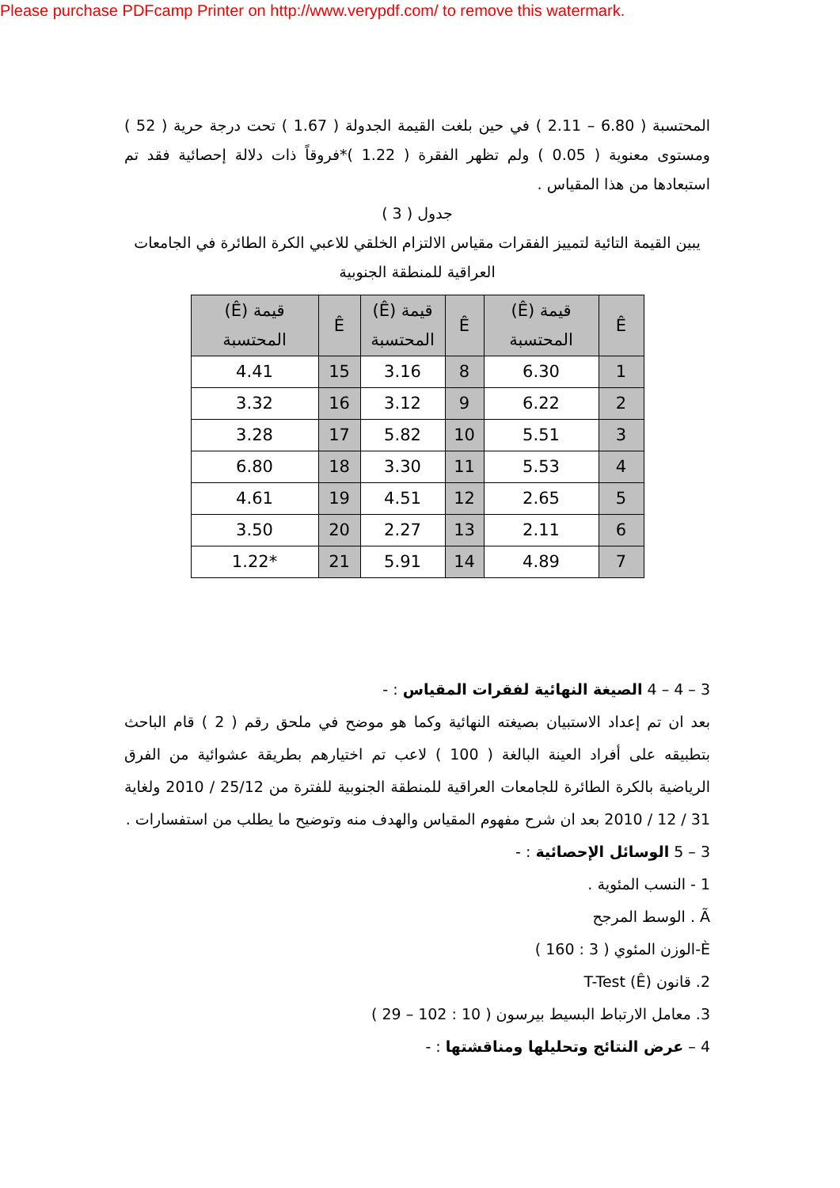Please purchase PDFcamp Printer on http://www.verypdf.com/ to remove this watermark.
المحتسبة ( 6.80 – 2.11 ) في حين بلغت القيمة الجدولة ( 1.67 ) تحت درجة حرية ( 52 ) ومستوى معنوية ( 0.05 ) ولم تظهر الفقرة ( 1.22 )*فروقاً ذات دلالة إحصائية فقد تم استبعادها من هذا المقياس .
جدول ( 3 )
يبين القيمة التائية لتمييز الفقرات مقياس الالتزام الخلقي للاعبي الكرة الطائرة في الجامعات العراقية للمنطقة الجنوبية
| Ê | قيمة (Ê) المحتسبة | Ê | قيمة (Ê) المحتسبة | Ê | قيمة (Ê) المحتسبة |
| --- | --- | --- | --- | --- | --- |
| 1 | 6.30 | 8 | 3.16 | 15 | 4.41 |
| 2 | 6.22 | 9 | 3.12 | 16 | 3.32 |
| 3 | 5.51 | 10 | 5.82 | 17 | 3.28 |
| 4 | 5.53 | 11 | 3.30 | 18 | 6.80 |
| 5 | 2.65 | 12 | 4.51 | 19 | 4.61 |
| 6 | 2.11 | 13 | 2.27 | 20 | 3.50 |
| 7 | 4.89 | 14 | 5.91 | 21 | *1.22 |
3 – 4 – 4 الصيغة النهائية لفقرات المقياس : -
بعد ان تم إعداد الاستبيان بصيغته النهائية وكما هو موضح في ملحق رقم ( 2 ) قام الباحث بتطبيقه على أفراد العينة البالغة ( 100 ) لاعب تم اختيارهم بطريقة عشوائية من الفرق الرياضية بالكرة الطائرة للجامعات العراقية للمنطقة الجنوبية للفترة من 25/12 / 2010 ولغاية 31 / 12 / 2010 بعد ان شرح مفهوم المقياس والهدف منه وتوضيح ما يطلب من استفسارات .
3 – 5 الوسائل الإحصائية : -
1 - النسب المئوية .
Ã . الوسط المرجح
È-الوزن المئوي ( 3 : 160 )
2. قانون (Ê) T-Test
3. معامل الارتباط البسيط بيرسون ( 10 : 102 – 29 )
4 – عرض النتائج وتحليلها ومناقشتها : -